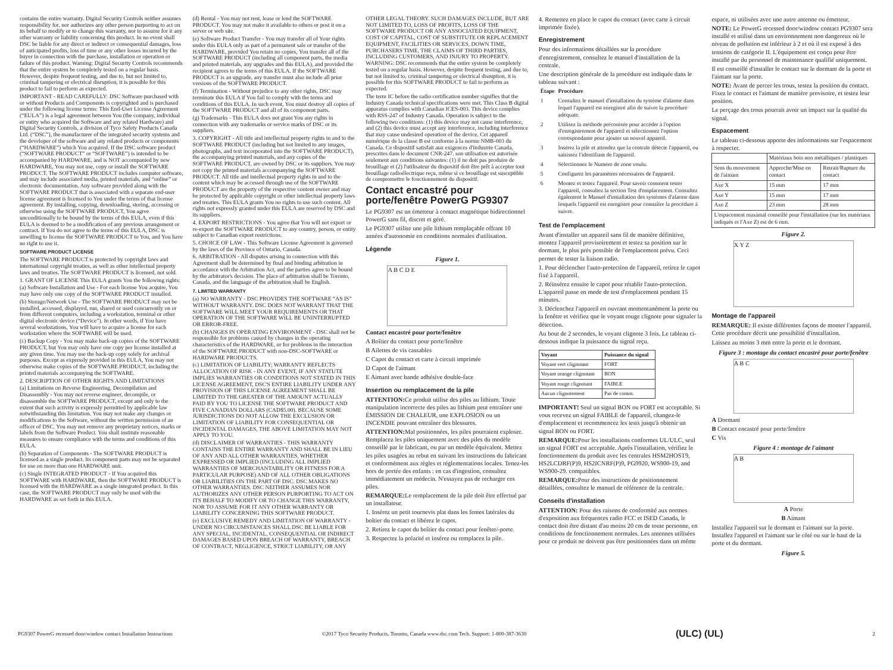contains the entire warranty. Digital Security Controls neither assumes responsibility for, nor authorizes any other person purporting to act on its behalf to modify or to change this warranty, nor to assume for it any other warranty or liability concerning this product. In no event shall DSC be liable for any direct or indirect or consequential damages, loss of anticipated profits, loss of time or any other losses incurred by the buyer in connection with the purchase, installation or operation or failure of this product. Warning: Digital Security Controls recommends that the entire system be completely tested on a regular basis. However, despite frequent testing, and due to, but not limited to, criminal tampering or electrical disruption, it is possible for this product to fail to perform as expected.
IMPORTANT - READ CAREFULLY: DSC Software purchased with or without Products and Components is copyrighted and is purchased under the following license terms: This End-User License Agreement (“EULA”) is a legal agreement between You (the company, individual or entity who acquired the Software and any related Hardware) and Digital Security Controls, a division of Tyco Safety Products Canada Ltd. (“DSC”), the manufacturer of the integrated security systems and the developer of the software and any related products or components (“HARDWARE”) which You acquired. If the DSC software product (“SOFTWARE PRODUCT” or “SOFTWARE”) is intended to be accompanied by HARDWARE, and is NOT accompanied by new HARDWARE, You may not use, copy or install the SOFTWARE PRODUCT. The SOFTWARE PRODUCT includes computer software, and may include associated media, printed materials, and “online” or electronic documentation. Any software provided along with the SOFTWARE PRODUCT that is associated with a separate end-user license agreement is licensed to You under the terms of that license agreement. By installing, copying, downloading, storing, accessing or otherwise using the SOFTWARE PRODUCT, You agree unconditionally to be bound by the terms of this EULA, even if this EULA is deemed to be a modification of any previous arrangement or contract. If You do not agree to the terms of this EULA, DSC is unwilling to license the SOFTWARE PRODUCT to You, and You have no right to use it.
SOFTWARE PRODUCT LICENSE
The SOFTWARE PRODUCT is protected by copyright laws and international copyright treaties, as well as other intellectual property laws and treaties. The SOFTWARE PRODUCT is licensed, not sold.
1. GRANT OF LICENSE This EULA grants You the following rights:
(a) Software Installation and Use - For each license You acquire, You may have only one copy of the SOFTWARE PRODUCT installed.
(b) Storage/Network Use - The SOFTWARE PRODUCT may not be installed, accessed, displayed, run, shared or used concurrently on or from different computers, including a workstation, terminal or other digital electronic device (“Device”). In other words, if You have several workstations, You will have to acquire a license for each workstation where the SOFTWARE will be used.
(c) Backup Copy - You may make back-up copies of the SOFTWARE PRODUCT, but You may only have one copy per license installed at any given time. You may use the back-up copy solely for archival purposes. Except as expressly provided in this EULA, You may not otherwise make copies of the SOFTWARE PRODUCT, including the printed materials accompanying the SOFTWARE.
2. DESCRIPTION OF OTHER RIGHTS AND LIMITATIONS
(a) Limitations on Reverse Engineering, Decompilation and Disassembly - You may not reverse engineer, decompile, or disassemble the SOFTWARE PRODUCT, except and only to the extent that such activity is expressly permitted by applicable law notwithstanding this limitation. You may not make any changes or modifications to the Software, without the written permission of an officer of DSC. You may not remove any proprietary notices, marks or labels from the Software Product. You shall institute reasonable measures to ensure compliance with the terms and conditions of this EULA.
(b) Separation of Components - The SOFTWARE PRODUCT is licensed as a single product. Its component parts may not be separated for use on more than one HARDWARE unit.
(c) Single INTEGRATED PRODUCT - If You acquired this SOFTWARE with HARDWARE, then the SOFTWARE PRODUCT is licensed with the HARDWARE as a single integrated product. In this case, the SOFTWARE PRODUCT may only be used with the HARDWARE as set forth in this EULA.
(d) Rental - You may not rent, lease or lend the SOFTWARE PRODUCT. You may not make it available to others or post it on a server or web site.
(e) Software Product Transfer - You may transfer all of Your rights under this EULA only as part of a permanent sale or transfer of the HARDWARE, provided You retain no copies, You transfer all of the SOFTWARE PRODUCT (including all component parts, the media and printed materials, any upgrades and this EULA), and provided the recipient agrees to the terms of this EULA. If the SOFTWARE PRODUCT is an upgrade, any transfer must also include all prior versions of the SOFTWARE PRODUCT.
(f) Termination - Without prejudice to any other rights, DSC may terminate this EULA if You fail to comply with the terms and conditions of this EULA. In such event, You must destroy all copies of the SOFTWARE PRODUCT and all of its component parts.
(g) Trademarks - This EULA does not grant You any rights in connection with any trademarks or service marks of DSC or its suppliers.
3. COPYRIGHT - All title and intellectual property rights in and to the SOFTWARE PRODUCT (including but not limited to any images, photographs, and text incorporated into the SOFTWARE PRODUCT), the accompanying printed materials, and any copies of the SOFTWARE PRODUCT, are owned by DSC or its suppliers. You may not copy the printed materials accompanying the SOFTWARE PRODUCT. All title and intellectual property rights in and to the content which may be accessed through use of the SOFTWARE PRODUCT are the property of the respective content owner and may be protected by applicable copyright or other intellectual property laws and treaties. This EULA grants You no rights to use such content. All rights not expressly granted under this EULA are reserved by DSC and its suppliers.
4. EXPORT RESTRICTIONS - You agree that You will not export or re-export the SOFTWARE PRODUCT to any country, person, or entity subject to Canadian export restrictions.
5. CHOICE OF LAW - This Software License Agreement is governed by the laws of the Province of Ontario, Canada.
6. ARBITRATION - All disputes arising in connection with this Agreement shall be determined by final and binding arbitration in accordance with the Arbitration Act, and the parties agree to be bound by the arbitrator's decision. The place of arbitration shall be Toronto, Canada, and the language of the arbitration shall be English.
7. LIMITED WARRANTY
(a) NO WARRANTY - DSC PROVIDES THE SOFTWARE “AS IS” WITHOUT WARRANTY. DSC DOES NOT WARRANT THAT THE SOFTWARE WILL MEET YOUR REQUIREMENTS OR THAT OPERATION OF THE SOFTWARE WILL BE UNINTERRUPTED OR ERROR-FREE.
(b) CHANGES IN OPERATING ENVIRONMENT - DSC shall not be responsible for problems caused by changes in the operating characteristics of the HARDWARE, or for problems in the interaction of the SOFTWARE PRODUCT with non-DSC-SOFTWARE or HARDWARE PRODUCTS.
(c) LIMITATION OF LIABILITY; WARRANTY REFLECTS ALLOCATION OF RISK - IN ANY EVENT, IF ANY STATUTE IMPLIES WARRANTIES OR CONDITIONS NOT STATED IN THIS LICENSE AGREEMENT, DSC'S ENTIRE LIABILITY UNDER ANY PROVISION OF THIS LICENSE AGREEMENT SHALL BE LIMITED TO THE GREATER OF THE AMOUNT ACTUALLY PAID BY YOU TO LICENSE THE SOFTWARE PRODUCT AND FIVE CANADIAN DOLLARS (CAD$5.00). BECAUSE SOME JURISDICTIONS DO NOT ALLOW THE EXCLUSION OR LIMITATION OF LIABILITY FOR CONSEQUENTIAL OR INCIDENTAL DAMAGES, THE ABOVE LIMITATION MAY NOT APPLY TO YOU.
(d) DISCLAIMER OF WARRANTIES - THIS WARRANTY CONTAINS THE ENTIRE WARRANTY AND SHALL BE IN LIEU OF ANY AND ALL OTHER WARRANTIES, WHETHER EXPRESSED OR IMPLIED (INCLUDING ALL IMPLIED WARRANTIES OF MERCHANTABILITY OR FITNESS FOR A PARTICULAR PURPOSE) AND OF ALL OTHER OBLIGATIONS OR LIABILITIES ON THE PART OF DSC. DSC MAKES NO OTHER WARRANTIES. DSC NEITHER ASSUMES NOR AUTHORIZES ANY OTHER PERSON PURPORTING TO ACT ON ITS BEHALF TO MODIFY OR TO CHANGE THIS WARRANTY, NOR TO ASSUME FOR IT ANY OTHER WARRANTY OR LIABILITY CONCERNING THIS SOFTWARE PRODUCT.
(e) EXCLUSIVE REMEDY AND LIMITATION OF WARRANTY - UNDER NO CIRCUMSTANCES SHALL DSC BE LIABLE FOR ANY SPECIAL, INCIDENTAL, CONSEQUENTIAL OR INDIRECT DAMAGES BASED UPON BREACH OF WARRANTY, BREACH OF CONTRACT, NEGLIGENCE, STRICT LIABILITY, OR ANY
OTHER LEGAL THEORY. SUCH DAMAGES INCLUDE, BUT ARE NOT LIMITED TO, LOSS OF PROFITS, LOSS OF THE SOFTWARE PRODUCT OR ANY ASSOCIATED EQUIPMENT, COST OF CAPITAL, COST OF SUBSTITUTE OR REPLACEMENT EQUIPMENT, FACILITIES OR SERVICES, DOWN TIME, PURCHASERS TIME, THE CLAIMS OF THIRD PARTIES, INCLUDING CUSTOMERS, AND INJURY TO PROPERTY. WARNING: DSC recommends that the entire system be completely tested on a regular basis. However, despite frequent testing, and due to, but not limited to, criminal tampering or electrical disruption, it is possible for this SOFTWARE PRODUCT to fail to perform as expected.
The term IC before the radio certification number signifies that the Industry Canada technical specifications were met. This Class B digital apparatus complies with Canadian ICES-003. This device complies with RSS-247 of Industry Canada. Operation is subject to the following two conditions: (1) this device may not cause interference, and (2) this device must accept any interference, including interference that may cause undesired operation of the device. Cet appareil numérique de la classe B est conforme à la norme NMB-003 du Canada. Ce dispositif satisfait aux exigences d'Industrie Canada, prescrites dans le document CNR-247. son utilisation est autorisée seulement aux conditions suivantes: (1) il ne doit pas produire de brouillage et (2) l'utilisateur du dispositif doit être prêt à accepter tout brouillage radioélectrique reçu, même si ce brouillage est susceptible de compromettre le fonctionnement du dispositif.
Contact encastré pour porte/fenêtre PowerG PG9307
Le PG9307 est un émetteur à contact magnétique bidirectionnel PowerG sans fil, discret et géré.
Le PG9307 utilise une pile lithium remplaçable offrant 10 années d'autonomie en conditions normales d'utilisation.
Légende
Figure 1.
A B C D E
Contact encastré pour porte/fenêtre
A Boîtier du contact pour porte/fenêtre
B Ailettes de vis cassables
C Capot du contact et carte à circuit imprimée
D Capot de l'aimant
E Aimant avec bande adhésive double-face
Insertion ou remplacement de la pile
ATTENTION: Ce produit utilise des piles au lithium. Toute manipulation incorrecte des piles au lithium peut entraîner une ÉMISSION DE CHALEUR, une EXPLOSION ou un INCENDIE pouvant entraîner des blessures.
ATTENTION: Mal positionnées, les piles pourraient exploser. Remplacez les piles uniquement avec des piles du modèle conseillé par le fabricant, ou par un modèle équivalent. Mettez les piles usagées au rebut en suivant les instructions du fabricant et conformément aux règles et réglementations locales. Tenez-les hors de portée des enfants : en cas d'ingestion, consultez immédiatement un médecin. N'essayez pas de recharger ces piles.
REMARQUE: Le remplacement de la pile doit être effectué par un installateur.
1. Insérez un petit tournevis plat dans les fentes latérales du boîtier du contact et libérez le capot.
2. Retirez le capot du boîtier du contact pour fenêtre/-porte.
3. Respectez la polarité et insérez ou remplacez la pile.
4. Remettez en place le capot du contact (avec carte à circuit imprimée fixée).
Enregistrement
Pour des informations détaillées sur la procédure d'enregistrement, consultez le manuel d'installation de la centrale.
Une description générale de la procédure est indiquée dans le tableau suivant :
| Étape | Procédure |
| --- | --- |
| 1 | Consultez le manuel d'installation du système d'alarme dans lequel l'appareil est enregistré afin de suivre la procédure adéquate. |
| 2 | Utilisez la méthode préconisée pour accéder à l'option d'enregistrement de l'appareil et sélectionnez l'option correspondante pour ajouter un nouvel appareil. |
| 3 | Insérez la pile et attendez que la centrale détecte l'appareil, ou saisissez l'identifiant de l'appareil. |
| 4 | Sélectionnez le Numéro de zone voulu. |
| 5 | Configurez les paramètres nécessaires de l'appareil. |
| 6 | Montez et testez l'appareil. Pour savoir comment tester l'appareil, consultez la section Test d'emplacement. Consultez également le Manuel d'installation des systèmes d'alarme dans lesquels l'appareil est enregistré pour connaître la procédure à suivre. |
Test de l'emplacement
Avant d'installer un appareil sans fil de manière définitive, montez l'appareil provisoirement et testez sa position sur le dormant, le plus près possible de l'emplacement prévu. Ceci permet de tester la liaison radio.
1. Pour déclencher l'auto-protection de l'appareil, retirez le capot fixé à l'appareil.
2. Réinsérez ensuite le capot pour rétablir l'auto-protection. L'appareil passe en mode de test d'emplacement pendant 15 minutes.
3. Déclenchez l'appareil en ouvrant momentanément la porte ou la fenêtre et vérifiez que le voyant rouge clignote pour signaler la détection.
Au bout de 2 secondes, le voyant clignote 3 fois. Le tableau ci-dessous indique la puissance du signal reçu.
| Voyant | Puissance du signal |
| --- | --- |
| Voyant vert clignotant | FORT |
| Voyant orange clignotant | BON |
| Voyant rouge clignotant | FAIBLE |
| Aucun clignotement | Pas de comm. |
IMPORTANT! Seul un signal BON ou FORT est acceptable. Si vous recevez un signal FAIBLE de l'appareil, changez-le d'emplacement et recommencez les tests jusqu'à obtenir un signal BON ou FORT.
REMARQUE: Pour les installations conformes UL/ULC, seul un signal FORT est acceptable. Après l'installation, vérifiez le fonctionnement du produit avec les centrales HSM2HOST9, HS2LCDRF(P)9, HS2ICNRF(P)9, PG9920, WS900-19, and WS900-29. compatibles.
REMARQUE: Pour des instructions de positionnement détaillées, consultez le manuel de référence de la centrale.
Conseils d'installation
ATTENTION: Pour des raisons de conformité aux normes d'exposition aux fréquences radio FCC et ISED Canada, le contact doit être distant d'au moins 20 cm de toute personne, en conditions de fonctionnement normales. Les antennes utilisées pour ce produit ne doivent pas être positionnées dans un même
espace, ni utilisées avec une autre antenne ou émetteur.
NOTE: Le PowerG recessed door/window contact PG9307 sera installé et utilisé dans un environnement non dangereux où le niveau de pollution est inférieur à 2 et où il est exposé à des tensions de catégorie II. L'équipement est conçu pour être installé par du personnel de maintenance qualifié uniquement.
Il est conseillé d'installer le contact sur le dormant de la porte et l'aimant sur la porte.
NOTE: Avant de percer les trous, testez la position du contact. Fixez le contact et l'aimant de manière provisoire, et testez leur position.
Le perçage des trous pourrait avoir un impact sur la qualité du signal.
Espacement
Le tableau ci-dessous apporte des informations sur l'espacement à respecter.
| | Matériaux bois non métalliques / plastiques | |
| Sens du mouvement de l'aimant | Approche/Mise en contact | Retrait/Rupture du contact |
| Axe X | 15 mm | 17 mm |
| Axe Y | 15 mm | 17 mm |
| Axe Z | 23 mm | 28 mm |
| L'espacement maximal conseillé pour l'installation (sur les matériaux indiqués et l'Axe Z) est de 6 mm. | | |
Figure 2.
X Y Z
Montage de l'appareil
REMARQUE: Il existe différentes façons de monter l'appareil. Cette procédure décrit une possibilité d'installation.
Laissez au moins 3 mm entre la porte et le dormant.
Figure 3 : montage du contact encastré pour porte/fenêtre
A B C
A Dormant
B Contact encastré pour porte/fenêtre
C Vis
Figure 4 : montage de l'aimant
A B
A Porte
B Aimant
Installez l'appareil sur le dormant et l'aimant sur la porte. Installez l'appareil et l'aimant sur le côté ou sur le haut de la porte et du dormant.
Figure 5.
PG9307 PowerG recessed door/window contact Installation Instructions ©2017 Tyco Security Products, Toronto, Canada www.dsc.com Tech. Support: 1-800-387-3630 (ULC) (UL) 2